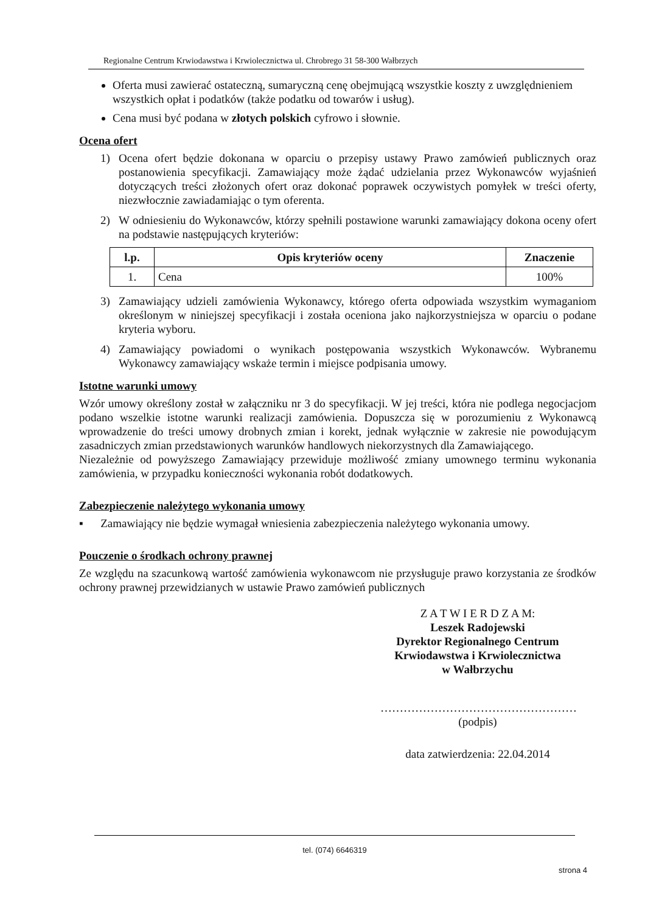Regionalne Centrum Krwiodawstwa i Krwiolecznictwa ul. Chrobrego 31 58-300 Wałbrzych
Oferta musi zawierać ostateczną, sumaryczną cenę obejmującą wszystkie koszty z uwzględnieniem wszystkich opłat i podatków (także podatku od towarów i usług).
Cena musi być podana w złotych polskich cyfrowo i słownie.
Ocena ofert
1) Ocena ofert będzie dokonana w oparciu o przepisy ustawy Prawo zamówień publicznych oraz postanowienia specyfikacji. Zamawiający może żądać udzielania przez Wykonawców wyjaśnień dotyczących treści złożonych ofert oraz dokonać poprawek oczywistych pomyłek w treści oferty, niezwłocznie zawiadamiając o tym oferenta.
2) W odniesieniu do Wykonawców, którzy spełnili postawione warunki zamawiający dokona oceny ofert na podstawie następujących kryteriów:
| l.p. | Opis kryteriów oceny | Znaczenie |
| --- | --- | --- |
| 1. | Cena | 100% |
3) Zamawiający udzieli zamówienia Wykonawcy, którego oferta odpowiada wszystkim wymaganiom określonym w niniejszej specyfikacji i została oceniona jako najkorzystniejsza w oparciu o podane kryteria wyboru.
4) Zamawiający powiadomi o wynikach postępowania wszystkich Wykonawców. Wybranemu Wykonawcy zamawiający wskaże termin i miejsce podpisania umowy.
Istotne warunki umowy
Wzór umowy określony został w załączniku nr 3 do specyfikacji. W jej treści, która nie podlega negocjacjom podano wszelkie istotne warunki realizacji zamówienia. Dopuszcza się w porozumieniu z Wykonawcą wprowadzenie do treści umowy drobnych zmian i korekt, jednak wyłącznie w zakresie nie powodującym zasadniczych zmian przedstawionych warunków handlowych niekorzystnych dla Zamawiającego.
Niezależnie od powyższego Zamawiający przewiduje możliwość zmiany umownego terminu wykonania zamówienia, w przypadku konieczności wykonania robót dodatkowych.
Zabezpieczenie należytego wykonania umowy
▪ Zamawiający nie będzie wymagał wniesienia zabezpieczenia należytego wykonania umowy.
Pouczenie o środkach ochrony prawnej
Ze względu na szacunkową wartość zamówienia wykonawcom nie przysługuje prawo korzystania ze środków ochrony prawnej przewidzianych w ustawie Prawo zamówień publicznych
Z A T W I E R D Z A M:
Leszek Radojewski
Dyrektor Regionalnego Centrum Krwiodawstwa i Krwiolecznictwa
w Wałbrzychu
……………………………………………
(podpis)
data zatwierdzenia: 22.04.2014
tel. (074) 6646319
strona 4